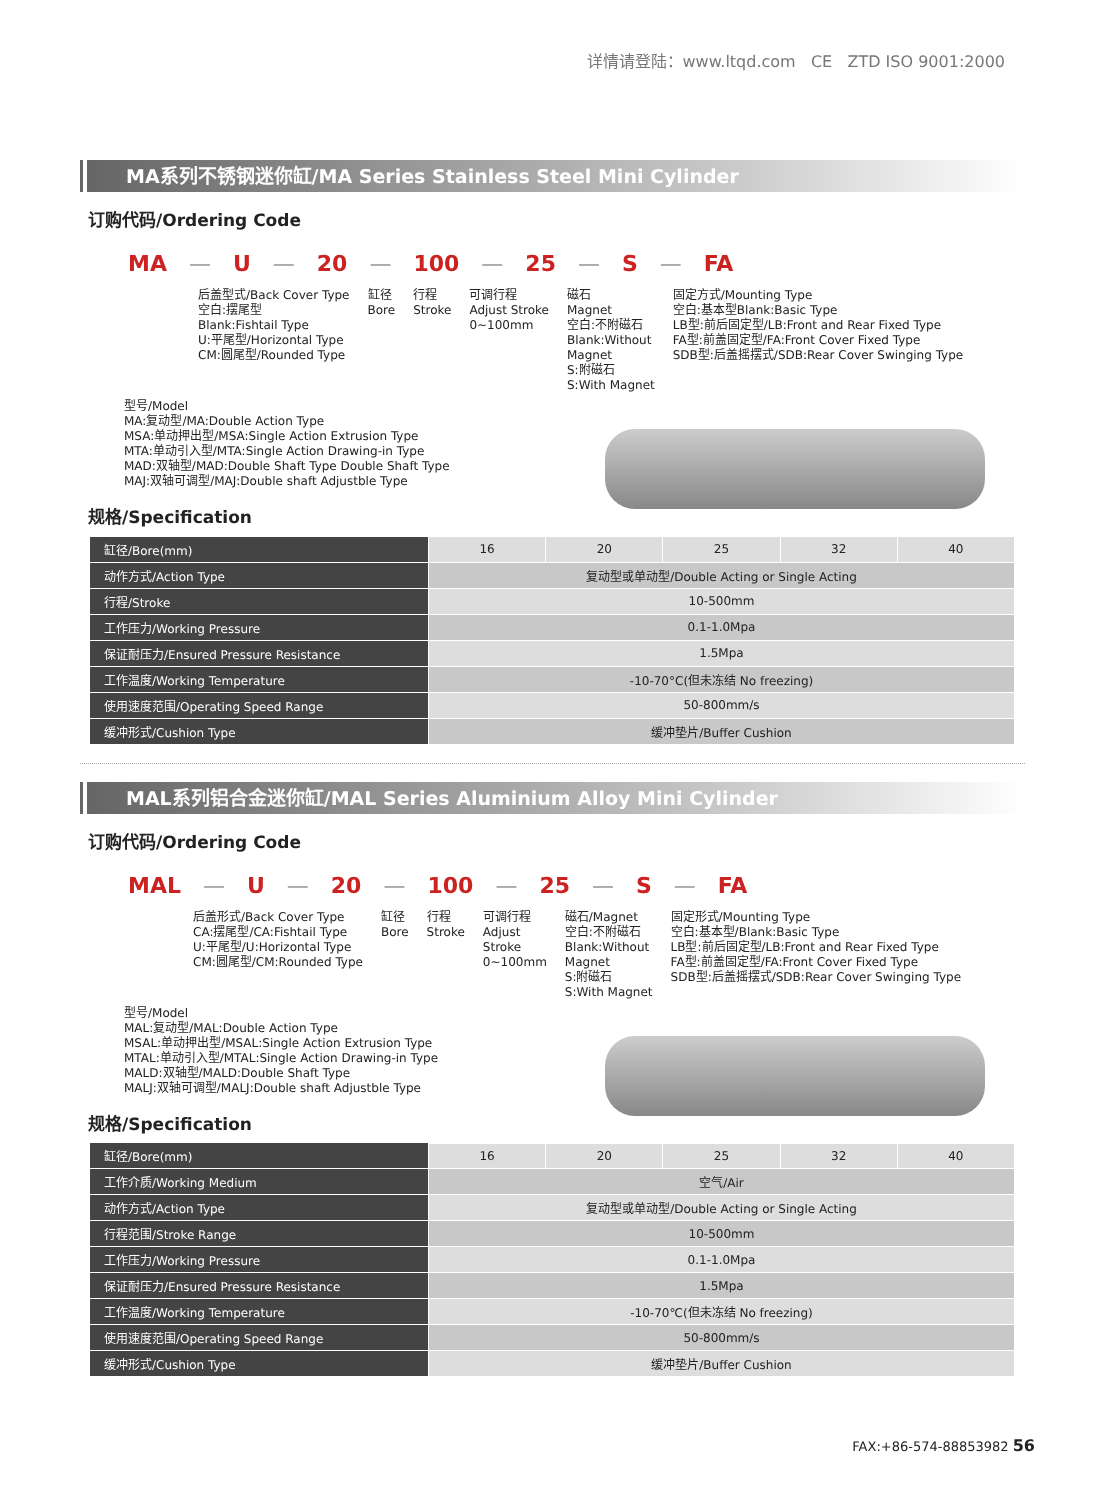详情请登陆：www.ltqd.com CE ZTD ISO 9001:2000
MA系列不锈钢迷你缸/MA Series Stainless Steel Mini Cylinder
订购代码/Ordering Code
MA — U — 20 — 100 — 25 — S — FA
后盖型式/Back Cover Type
空白:摆尾型
Blank:Fishtail Type
U:平尾型/Horizontal Type
CM:圆尾型/Rounded Type
缸径
Bore
行程
Stroke
可调行程
Adjust Stroke
0~100mm
磁石
Magnet
空白:不附磁石
Blank:Without
Magnet
S:附磁石
S:With Magnet
固定方式/Mounting Type
空白:基本型Blank:Basic Type
LB型:前后固定型/LB:Front and Rear Fixed Type
FA型:前盖固定型/FA:Front Cover Fixed Type
SDB型:后盖摇摆式/SDB:Rear Cover Swinging Type
型号/Model
MA:复动型/MA:Double Action Type
MSA:单动押出型/MSA:Single Action Extrusion Type
MTA:单动引入型/MTA:Single Action Drawing-in Type
MAD:双轴型/MAD:Double Shaft Type Double Shaft Type
MAJ:双轴可调型/MAJ:Double shaft Adjustble Type
规格/Specification
| 缸径/Bore(mm) | 16 | 20 | 25 | 32 | 40 |
| 动作方式/Action Type | 复动型或单动型/Double Acting or Single Acting | | | | |
| 行程/Stroke | 10-500mm | | | | |
| 工作压力/Working Pressure | 0.1-1.0Mpa | | | | |
| 保证耐压力/Ensured Pressure Resistance | 1.5Mpa | | | | |
| 工作温度/Working Temperature | -10-70°C(但未冻结 No freezing) | | | | |
| 使用速度范围/Operating Speed Range | 50-800mm/s | | | | |
| 缓冲形式/Cushion Type | 缓冲垫片/Buffer Cushion | | | | |
MAL系列铝合金迷你缸/MAL Series Aluminium Alloy Mini Cylinder
订购代码/Ordering Code
MAL — U — 20 — 100 — 25 — S — FA
后盖形式/Back Cover Type
CA:摆尾型/CA:Fishtail Type
U:平尾型/U:Horizontal Type
CM:圆尾型/CM:Rounded Type
缸径
Bore
行程
Stroke
可调行程
Adjust
Stroke
0~100mm
磁石/Magnet
空白:不附磁石
Blank:Without
Magnet
S:附磁石
S:With Magnet
固定形式/Mounting Type
空白:基本型/Blank:Basic Type
LB型:前后固定型/LB:Front and Rear Fixed Type
FA型:前盖固定型/FA:Front Cover Fixed Type
SDB型:后盖摇摆式/SDB:Rear Cover Swinging Type
型号/Model
MAL:复动型/MAL:Double Action Type
MSAL:单动押出型/MSAL:Single Action Extrusion Type
MTAL:单动引入型/MTAL:Single Action Drawing-in Type
MALD:双轴型/MALD:Double Shaft Type
MALJ:双轴可调型/MALJ:Double shaft Adjustble Type
规格/Specification
| 缸径/Bore(mm) | 16 | 20 | 25 | 32 | 40 |
| 工作介质/Working Medium | 空气/Air | | | | |
| 动作方式/Action Type | 复动型或单动型/Double Acting or Single Acting | | | | |
| 行程范围/Stroke Range | 10-500mm | | | | |
| 工作压力/Working Pressure | 0.1-1.0Mpa | | | | |
| 保证耐压力/Ensured Pressure Resistance | 1.5Mpa | | | | |
| 工作温度/Working Temperature | -10-70℃(但未冻结 No freezing) | | | | |
| 使用速度范围/Operating Speed Range | 50-800mm/s | | | | |
| 缓冲形式/Cushion Type | 缓冲垫片/Buffer Cushion | | | | |
FAX:+86-574-88853982 56